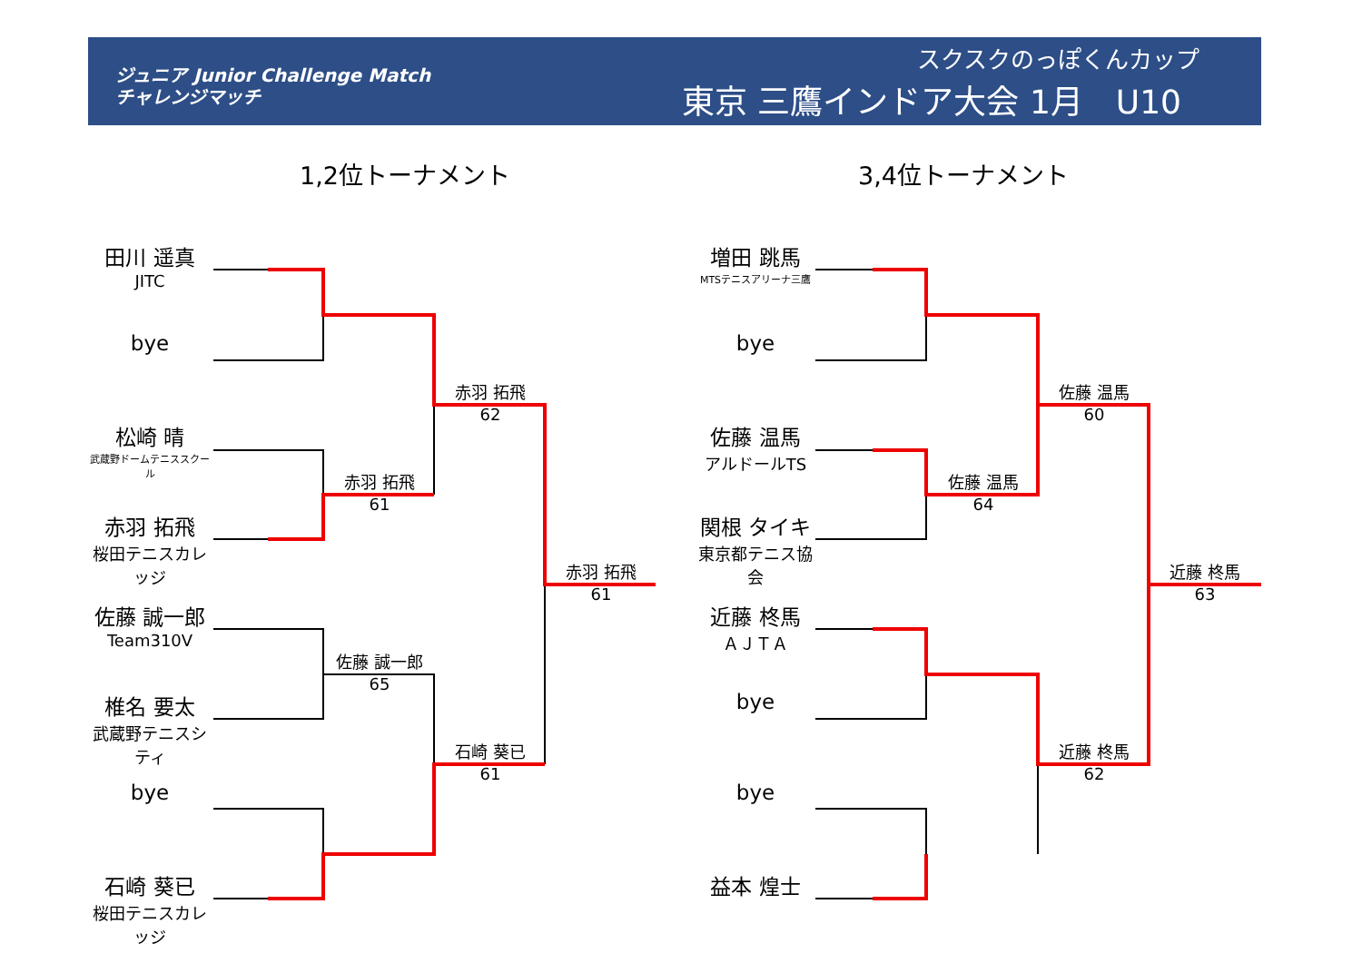ジュニア Junior Challenge Match
チャレンジマッチ
スクスクのっぽくんカップ
東京 三鷹インドア大会 1月　U10
1,2位トーナメント 3,4位トーナメント
田川 遥真
JITC
bye
松崎 晴
武蔵野ドームテニススクール
赤羽 拓飛
桜田テニスカレッジ
佐藤 誠一郎
Team310V
椎名 要太
武蔵野テニスシティ
bye
石崎 葵已
桜田テニスカレッジ
赤羽 拓飛
61
佐藤 誠一郎
65
赤羽 拓飛
62
石崎 葵已
61
赤羽 拓飛
61
増田 跳馬
MTSテニスアリーナ三鷹
bye
佐藤 温馬
アルドールTS
関根 タイキ
東京都テニス協会
近藤 柊馬
ＡＪＴＡ
bye
bye
益本 煌士
佐藤 温馬
64
佐藤 温馬
60
近藤 柊馬
62
近藤 柊馬
63